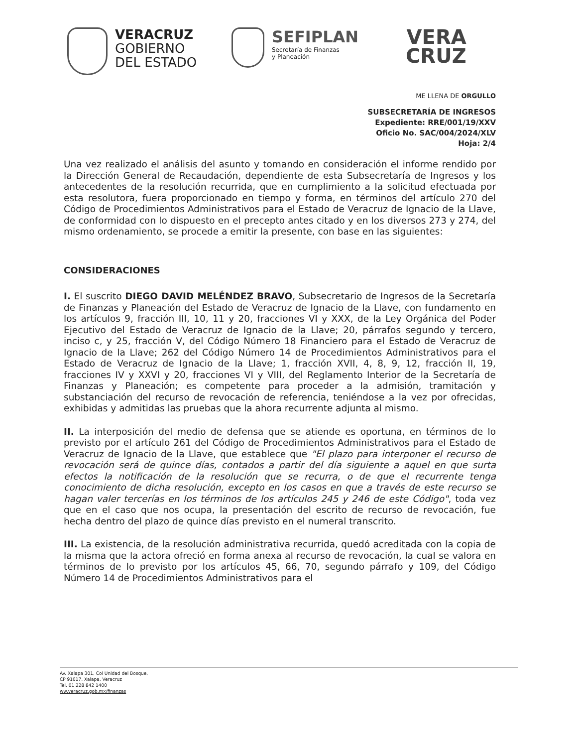VERACRUZ
GOBIERNO
DEL ESTADO
SEFIPLAN
Secretaría de Finanzas
y Planeación
VERA
CRUZ
ME LLENA DE ORGULLO
SUBSECRETARÍA DE INGRESOS
Expediente: RRE/001/19/XXV
Oficio No. SAC/004/2024/XLV
Hoja: 2/4
Una vez realizado el análisis del asunto y tomando en consideración el informe rendido por la Dirección General de Recaudación, dependiente de esta Subsecretaría de Ingresos y los antecedentes de la resolución recurrida, que en cumplimiento a la solicitud efectuada por esta resolutora, fuera proporcionado en tiempo y forma, en términos del artículo 270 del Código de Procedimientos Administrativos para el Estado de Veracruz de Ignacio de la Llave, de conformidad con lo dispuesto en el precepto antes citado y en los diversos 273 y 274, del mismo ordenamiento, se procede a emitir la presente, con base en las siguientes:
CONSIDERACIONES
I. El suscrito DIEGO DAVID MELÉNDEZ BRAVO, Subsecretario de Ingresos de la Secretaría de Finanzas y Planeación del Estado de Veracruz de Ignacio de la Llave, con fundamento en los artículos 9, fracción III, 10, 11 y 20, fracciones VI y XXX, de la Ley Orgánica del Poder Ejecutivo del Estado de Veracruz de Ignacio de la Llave; 20, párrafos segundo y tercero, inciso c, y 25, fracción V, del Código Número 18 Financiero para el Estado de Veracruz de Ignacio de la Llave; 262 del Código Número 14 de Procedimientos Administrativos para el Estado de Veracruz de Ignacio de la Llave; 1, fracción XVII, 4, 8, 9, 12, fracción II, 19, fracciones IV y XXVI y 20, fracciones VI y VIII, del Reglamento Interior de la Secretaría de Finanzas y Planeación; es competente para proceder a la admisión, tramitación y substanciación del recurso de revocación de referencia, teniéndose a la vez por ofrecidas, exhibidas y admitidas las pruebas que la ahora recurrente adjunta al mismo.
II. La interposición del medio de defensa que se atiende es oportuna, en términos de lo previsto por el artículo 261 del Código de Procedimientos Administrativos para el Estado de Veracruz de Ignacio de la Llave, que establece que "El plazo para interponer el recurso de revocación será de quince días, contados a partir del día siguiente a aquel en que surta efectos la notificación de la resolución que se recurra, o de que el recurrente tenga conocimiento de dicha resolución, excepto en los casos en que a través de este recurso se hagan valer tercerías en los términos de los artículos 245 y 246 de este Código", toda vez que en el caso que nos ocupa, la presentación del escrito de recurso de revocación, fue hecha dentro del plazo de quince días previsto en el numeral transcrito.
III. La existencia, de la resolución administrativa recurrida, quedó acreditada con la copia de la misma que la actora ofreció en forma anexa al recurso de revocación, la cual se valora en términos de lo previsto por los artículos 45, 66, 70, segundo párrafo y 109, del Código Número 14 de Procedimientos Administrativos para el
Av. Xalapa 301, Col Unidad del Bosque,
CP 91017, Xalapa, Veracruz
Tel. 01 228 842 1400
ww.veracruz.gob.mx/finanzas